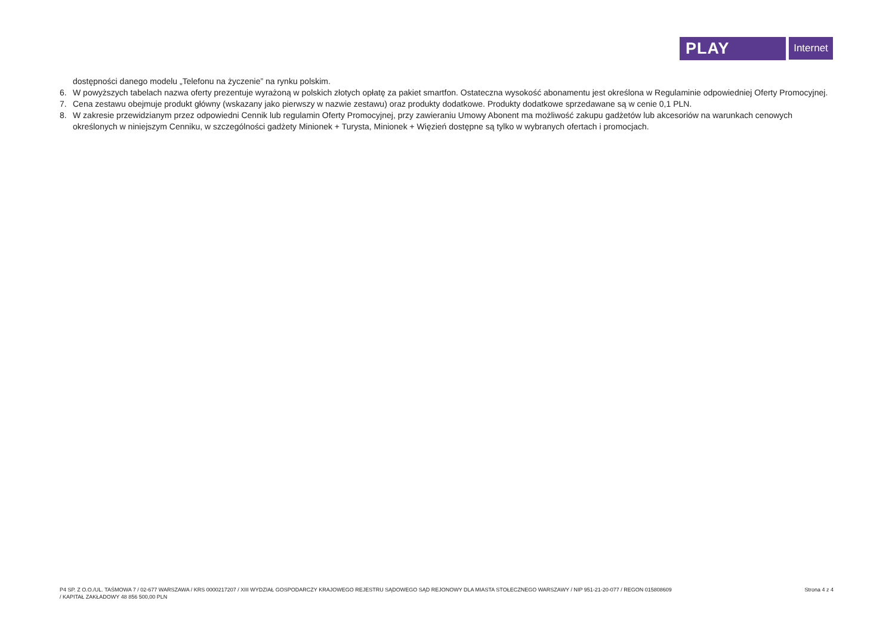PLAY
Internet
dostępności danego modelu „Telefonu na życzenie” na rynku polskim.
6. W powyższych tabelach nazwa oferty prezentuje wyrażoną w polskich złotych opłatę za pakiet smartfon. Ostateczna wysokość abonamentu jest określona w Regulaminie odpowiedniej Oferty Promocyjnej.
7. Cena zestawu obejmuje produkt główny (wskazany jako pierwszy w nazwie zestawu) oraz produkty dodatkowe. Produkty dodatkowe sprzedawane są w cenie 0,1 PLN.
8. W zakresie przewidzianym przez odpowiedni Cennik lub regulamin Oferty Promocyjnej, przy zawieraniu Umowy Abonent ma możliwość zakupu gadżetów lub akcesoriów na warunkach cenowych określonych w niniejszym Cenniku, w szczególności gadżety Minionek + Turysta, Minionek + Więzień dostępne są tylko w wybranych ofertach i promocjach.
P4 SP. Z O.O./UL. TAŚMOWA 7 / 02-677 WARSZAWA / KRS 0000217207 / XIII WYDZIAŁ GOSPODARCZY KRAJOWEGO REJESTRU SĄDOWEGO SĄD REJONOWY DLA MIASTA STOŁECZNEGO WARSZAWY / NIP 951-21-20-077 / REGON 015808609
/ KAPITAŁ ZAKŁADOWY 48 856 500,00 PLN
Strona 4 z 4